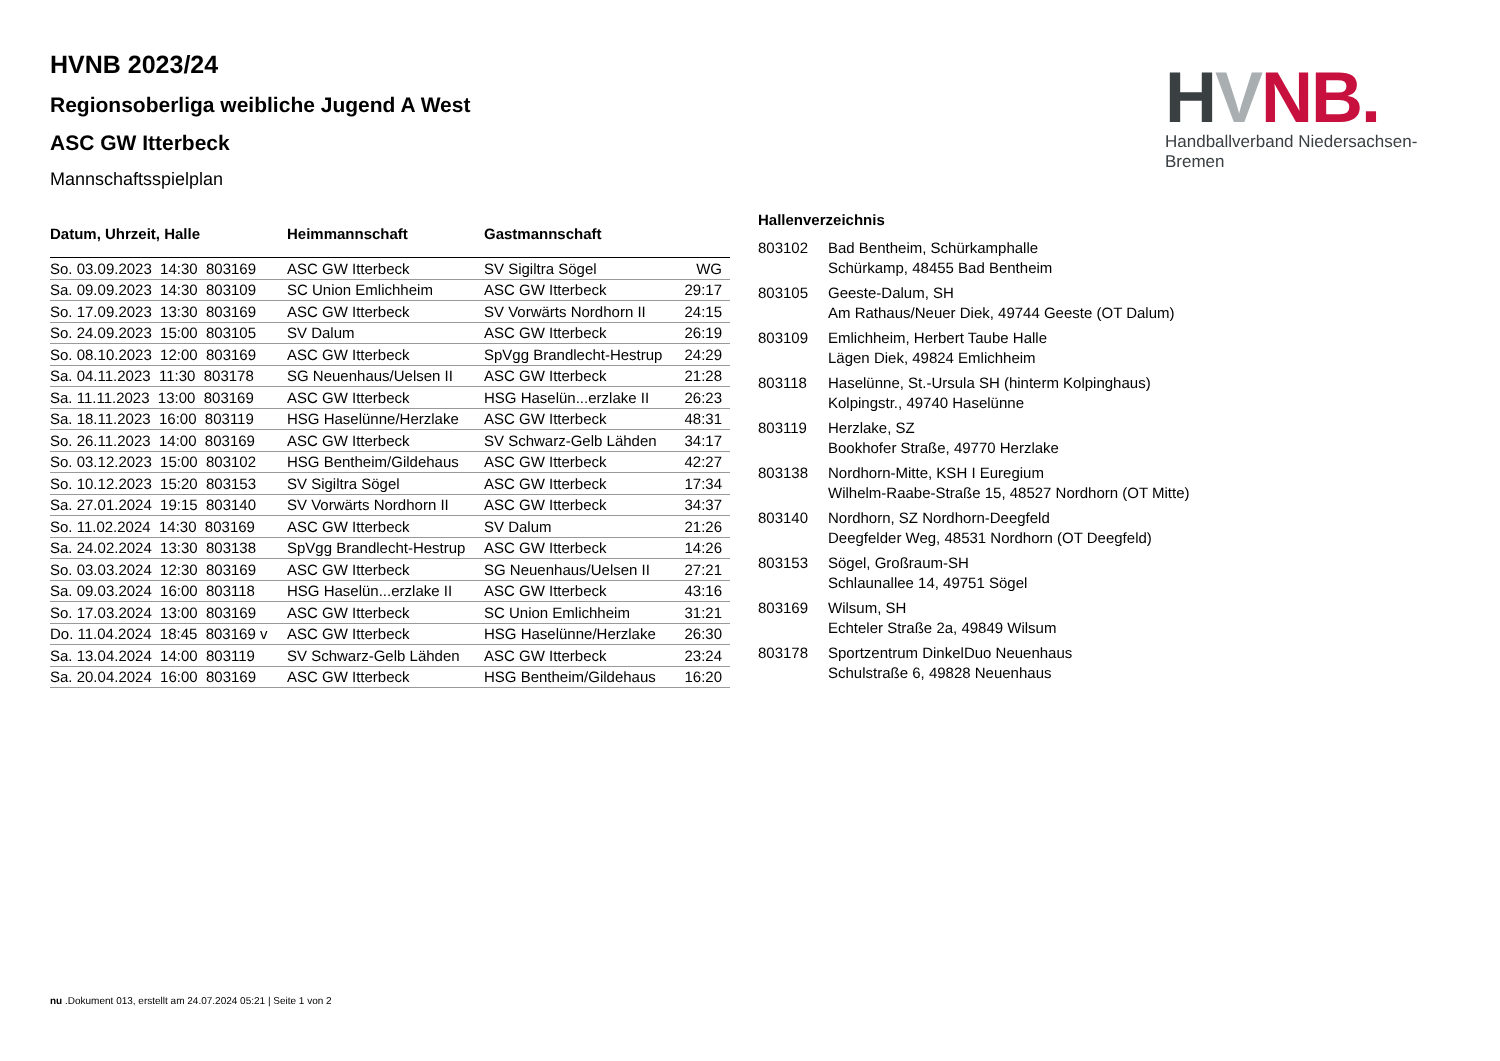HVNB.
Handballverband Niedersachsen-Bremen
HVNB 2023/24
Regionsoberliga weibliche Jugend A West
ASC GW Itterbeck
Mannschaftsspielplan
| Datum, Uhrzeit, Halle | Heimmannschaft | Gastmannschaft | |
| --- | --- | --- | --- |
| So. 03.09.2023 14:30 803169 | ASC GW Itterbeck | SV Sigiltra Sögel | WG |
| Sa. 09.09.2023 14:30 803109 | SC Union Emlichheim | ASC GW Itterbeck | 29:17 |
| So. 17.09.2023 13:30 803169 | ASC GW Itterbeck | SV Vorwärts Nordhorn II | 24:15 |
| So. 24.09.2023 15:00 803105 | SV Dalum | ASC GW Itterbeck | 26:19 |
| So. 08.10.2023 12:00 803169 | ASC GW Itterbeck | SpVgg Brandlecht-Hestrup | 24:29 |
| Sa. 04.11.2023 11:30 803178 | SG Neuenhaus/Uelsen II | ASC GW Itterbeck | 21:28 |
| Sa. 11.11.2023 13:00 803169 | ASC GW Itterbeck | HSG Haselün...erzlake II | 26:23 |
| Sa. 18.11.2023 16:00 803119 | HSG Haselünne/Herzlake | ASC GW Itterbeck | 48:31 |
| So. 26.11.2023 14:00 803169 | ASC GW Itterbeck | SV Schwarz-Gelb Lähden | 34:17 |
| So. 03.12.2023 15:00 803102 | HSG Bentheim/Gildehaus | ASC GW Itterbeck | 42:27 |
| So. 10.12.2023 15:20 803153 | SV Sigiltra Sögel | ASC GW Itterbeck | 17:34 |
| Sa. 27.01.2024 19:15 803140 | SV Vorwärts Nordhorn II | ASC GW Itterbeck | 34:37 |
| So. 11.02.2024 14:30 803169 | ASC GW Itterbeck | SV Dalum | 21:26 |
| Sa. 24.02.2024 13:30 803138 | SpVgg Brandlecht-Hestrup | ASC GW Itterbeck | 14:26 |
| So. 03.03.2024 12:30 803169 | ASC GW Itterbeck | SG Neuenhaus/Uelsen II | 27:21 |
| Sa. 09.03.2024 16:00 803118 | HSG Haselün...erzlake II | ASC GW Itterbeck | 43:16 |
| So. 17.03.2024 13:00 803169 | ASC GW Itterbeck | SC Union Emlichheim | 31:21 |
| Do. 11.04.2024 18:45 803169 v | ASC GW Itterbeck | HSG Haselünne/Herzlake | 26:30 |
| Sa. 13.04.2024 14:00 803119 | SV Schwarz-Gelb Lähden | ASC GW Itterbeck | 23:24 |
| Sa. 20.04.2024 16:00 803169 | ASC GW Itterbeck | HSG Bentheim/Gildehaus | 16:20 |
Hallenverzeichnis
| 803102 | Bad Bentheim, Schürkamphalle Schürkamp, 48455 Bad Bentheim |
| 803105 | Geeste-Dalum, SH Am Rathaus/Neuer Diek, 49744 Geeste (OT Dalum) |
| 803109 | Emlichheim, Herbert Taube Halle Lägen Diek, 49824 Emlichheim |
| 803118 | Haselünne, St.-Ursula SH (hinterm Kolpinghaus) Kolpingstr., 49740 Haselünne |
| 803119 | Herzlake, SZ Bookhofer Straße, 49770 Herzlake |
| 803138 | Nordhorn-Mitte, KSH I Euregium Wilhelm-Raabe-Straße 15, 48527 Nordhorn (OT Mitte) |
| 803140 | Nordhorn, SZ Nordhorn-Deegfeld Deegfelder Weg, 48531 Nordhorn (OT Deegfeld) |
| 803153 | Sögel, Großraum-SH Schlaunallee 14, 49751 Sögel |
| 803169 | Wilsum, SH Echteler Straße 2a, 49849 Wilsum |
| 803178 | Sportzentrum DinkelDuo Neuenhaus Schulstraße 6, 49828 Neuenhaus |
nu .Dokument 013, erstellt am 24.07.2024 05:21 | Seite 1 von 2